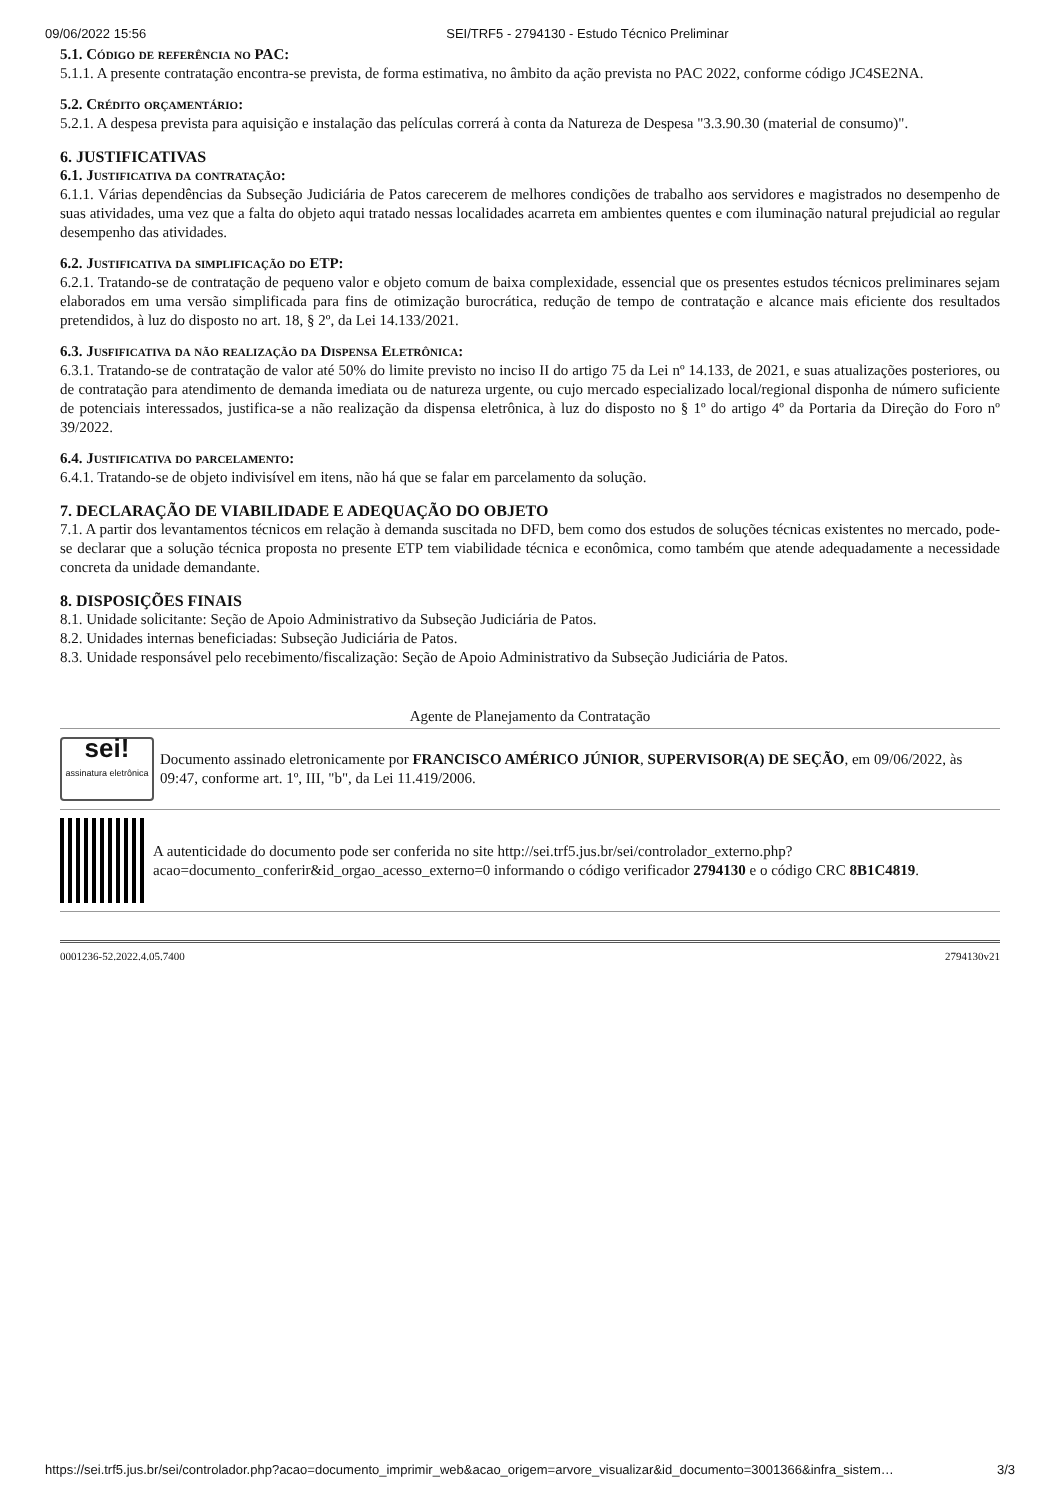09/06/2022 15:56 SEI/TRF5 - 2794130 - Estudo Técnico Preliminar
5.1. Código de referência no PAC:
5.1.1. A presente contratação encontra-se prevista, de forma estimativa, no âmbito da ação prevista no PAC 2022, conforme código JC4SE2NA.
5.2. Crédito orçamentário:
5.2.1. A despesa prevista para aquisição e instalação das películas correrá à conta da Natureza de Despesa "3.3.90.30 (material de consumo)".
6. JUSTIFICATIVAS
6.1. Justificativa da contratação:
6.1.1. Várias dependências da Subseção Judiciária de Patos carecerem de melhores condições de trabalho aos servidores e magistrados no desempenho de suas atividades, uma vez que a falta do objeto aqui tratado nessas localidades acarreta em ambientes quentes e com iluminação natural prejudicial ao regular desempenho das atividades.
6.2. Justificativa da simplificação do ETP:
6.2.1. Tratando-se de contratação de pequeno valor e objeto comum de baixa complexidade, essencial que os presentes estudos técnicos preliminares sejam elaborados em uma versão simplificada para fins de otimização burocrática, redução de tempo de contratação e alcance mais eficiente dos resultados pretendidos, à luz do disposto no art. 18, § 2º, da Lei 14.133/2021.
6.3. Jusfificativa da não realização da Dispensa Eletrônica:
6.3.1. Tratando-se de contratação de valor até 50% do limite previsto no inciso II do artigo 75 da Lei nº 14.133, de 2021, e suas atualizações posteriores, ou de contratação para atendimento de demanda imediata ou de natureza urgente, ou cujo mercado especializado local/regional disponha de número suficiente de potenciais interessados, justifica-se a não realização da dispensa eletrônica, à luz do disposto no § 1º do artigo 4º da Portaria da Direção do Foro nº 39/2022.
6.4. Justificativa do parcelamento:
6.4.1. Tratando-se de objeto indivisível em itens, não há que se falar em parcelamento da solução.
7. DECLARAÇÃO DE VIABILIDADE E ADEQUAÇÃO DO OBJETO
7.1. A partir dos levantamentos técnicos em relação à demanda suscitada no DFD, bem como dos estudos de soluções técnicas existentes no mercado, pode-se declarar que a solução técnica proposta no presente ETP tem viabilidade técnica e econômica, como também que atende adequadamente a necessidade concreta da unidade demandante.
8. DISPOSIÇÕES FINAIS
8.1. Unidade solicitante: Seção de Apoio Administrativo da Subseção Judiciária de Patos.
8.2. Unidades internas beneficiadas: Subseção Judiciária de Patos.
8.3. Unidade responsável pelo recebimento/fiscalização: Seção de Apoio Administrativo da Subseção Judiciária de Patos.
Agente de Planejamento da Contratação
sei!
assinatura eletrônica
Documento assinado eletronicamente por FRANCISCO AMÉRICO JÚNIOR, SUPERVISOR(A) DE SEÇÃO, em 09/06/2022, às 09:47, conforme art. 1º, III, "b", da Lei 11.419/2006.
A autenticidade do documento pode ser conferida no site http://sei.trf5.jus.br/sei/controlador_externo.php? acao=documento_conferir&id_orgao_acesso_externo=0 informando o código verificador 2794130 e o código CRC 8B1C4819.
0001236-52.2022.4.05.7400 2794130v21
https://sei.trf5.jus.br/sei/controlador.php?acao=documento_imprimir_web&acao_origem=arvore_visualizar&id_documento=3001366&infra_sistem… 3/3